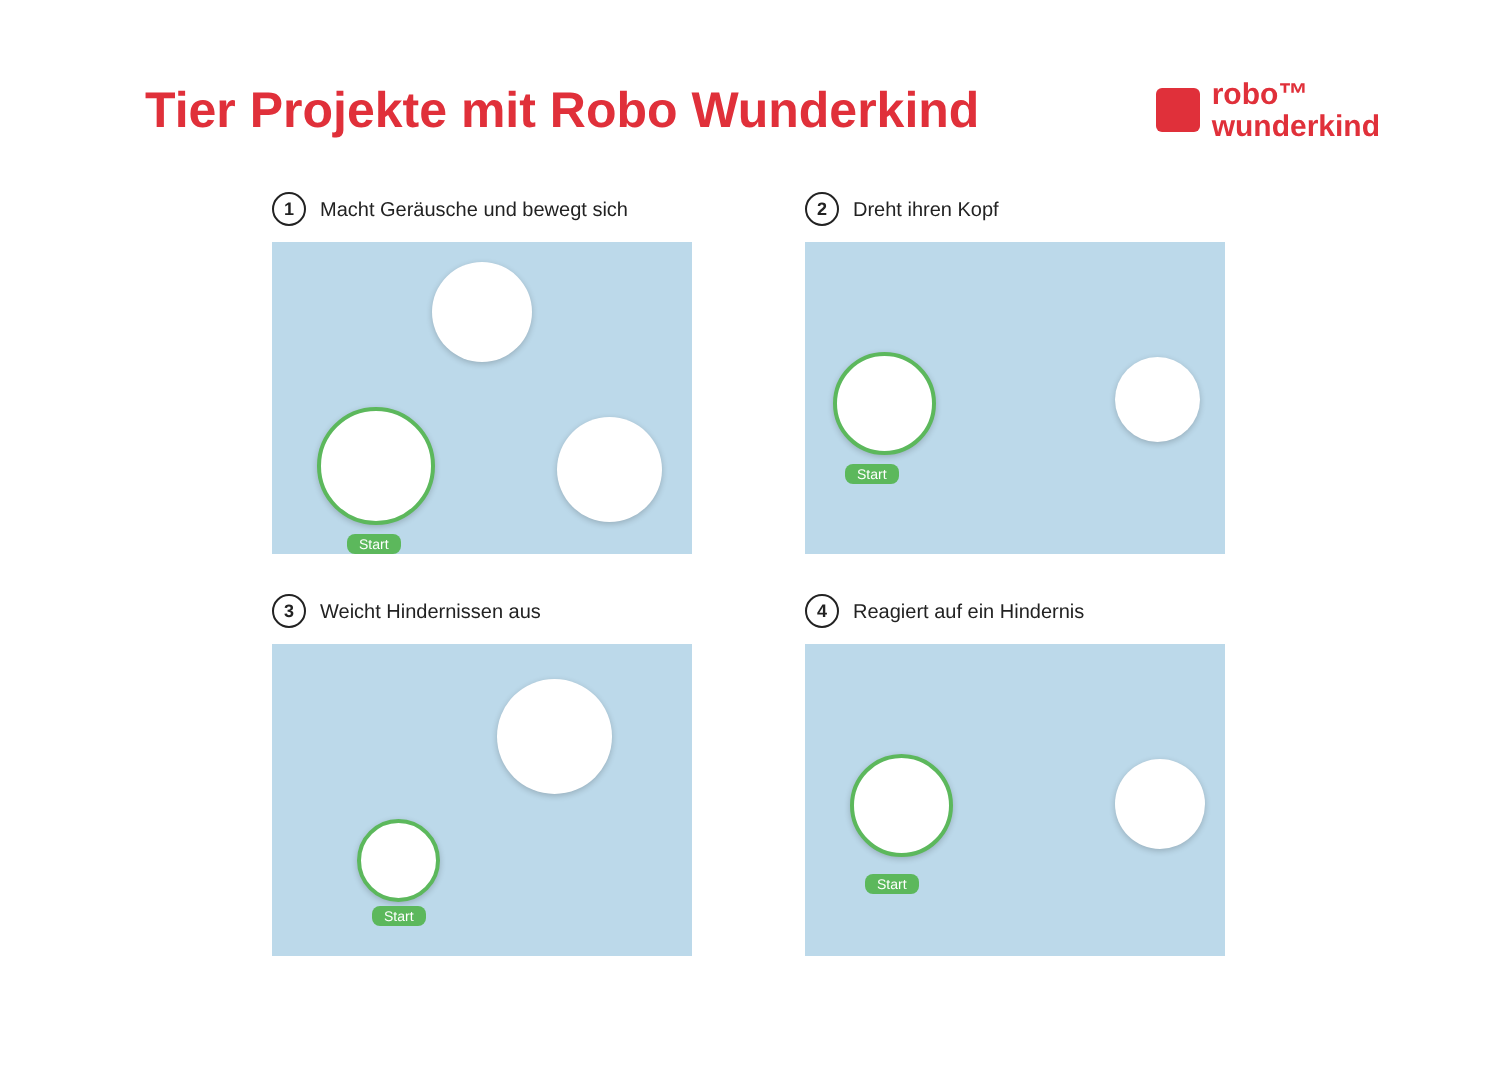Tier Projekte mit Robo Wunderkind
robo™
wunderkind
1 Macht Geräusche und bewegt sich
Start
2 Dreht ihren Kopf
Start
3 Weicht Hindernissen aus
Start
4 Reagiert auf ein Hindernis
Start